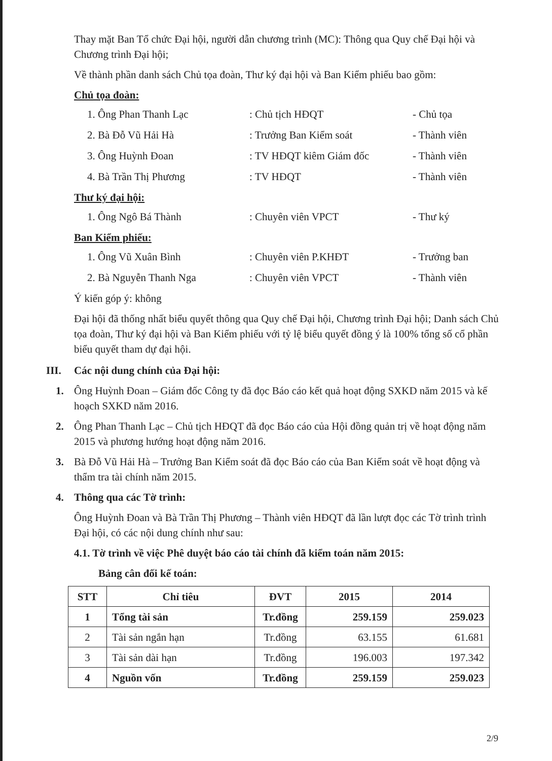Thay mặt Ban Tổ chức Đại hội, người dẫn chương trình (MC): Thông qua Quy chế Đại hội và Chương trình Đại hội;
Về thành phần danh sách Chủ tọa đoàn, Thư ký đại hội và Ban Kiểm phiếu bao gồm:
Chủ tọa đoàn:
1. Ông Phan Thanh Lạc: Chủ tịch HĐQT - Chủ tọa
2. Bà Đỗ Vũ Hải Hà: Trưởng Ban Kiểm soát - Thành viên
3. Ông Huỳnh Đoan: TV HĐQT kiêm Giám đốc - Thành viên
4. Bà Trần Thị Phương: TV HĐQT - Thành viên
Thư ký đại hội:
1. Ông Ngô Bá Thành: Chuyên viên VPCT - Thư ký
Ban Kiểm phiếu:
1. Ông Vũ Xuân Bình: Chuyên viên P.KHĐT - Trưởng ban
2. Bà Nguyễn Thanh Nga: Chuyên viên VPCT - Thành viên
Ý kiến góp ý: không
Đại hội đã thống nhất biểu quyết thông qua Quy chế Đại hội, Chương trình Đại hội; Danh sách Chủ tọa đoàn, Thư ký đại hội và Ban Kiểm phiếu với tỷ lệ biểu quyết đồng ý là 100% tổng số cổ phần biểu quyết tham dự đại hội.
III. Các nội dung chính của Đại hội:
1. Ông Huỳnh Đoan – Giám đốc Công ty đã đọc Báo cáo kết quả hoạt động SXKD năm 2015 và kế hoạch SXKD năm 2016.
2. Ông Phan Thanh Lạc – Chủ tịch HĐQT đã đọc Báo cáo của Hội đồng quản trị về hoạt động năm 2015 và phương hướng hoạt động năm 2016.
3. Bà Đỗ Vũ Hải Hà – Trưởng Ban Kiểm soát đã đọc Báo cáo của Ban Kiểm soát về hoạt động và thẩm tra tài chính năm 2015.
4. Thông qua các Tờ trình:
Ông Huỳnh Đoan và Bà Trần Thị Phương – Thành viên HĐQT đã lần lượt đọc các Tờ trình trình Đại hội, có các nội dung chính như sau:
4.1. Tờ trình về việc Phê duyệt báo cáo tài chính đã kiểm toán năm 2015:
Bảng cân đối kế toán:
| STT | Chỉ tiêu | ĐVT | 2015 | 2014 |
| --- | --- | --- | --- | --- |
| 1 | Tổng tài sản | Tr.đồng | 259.159 | 259.023 |
| 2 | Tài sản ngắn hạn | Tr.đồng | 63.155 | 61.681 |
| 3 | Tài sản dài hạn | Tr.đồng | 196.003 | 197.342 |
| 4 | Nguồn vốn | Tr.đồng | 259.159 | 259.023 |
2/9